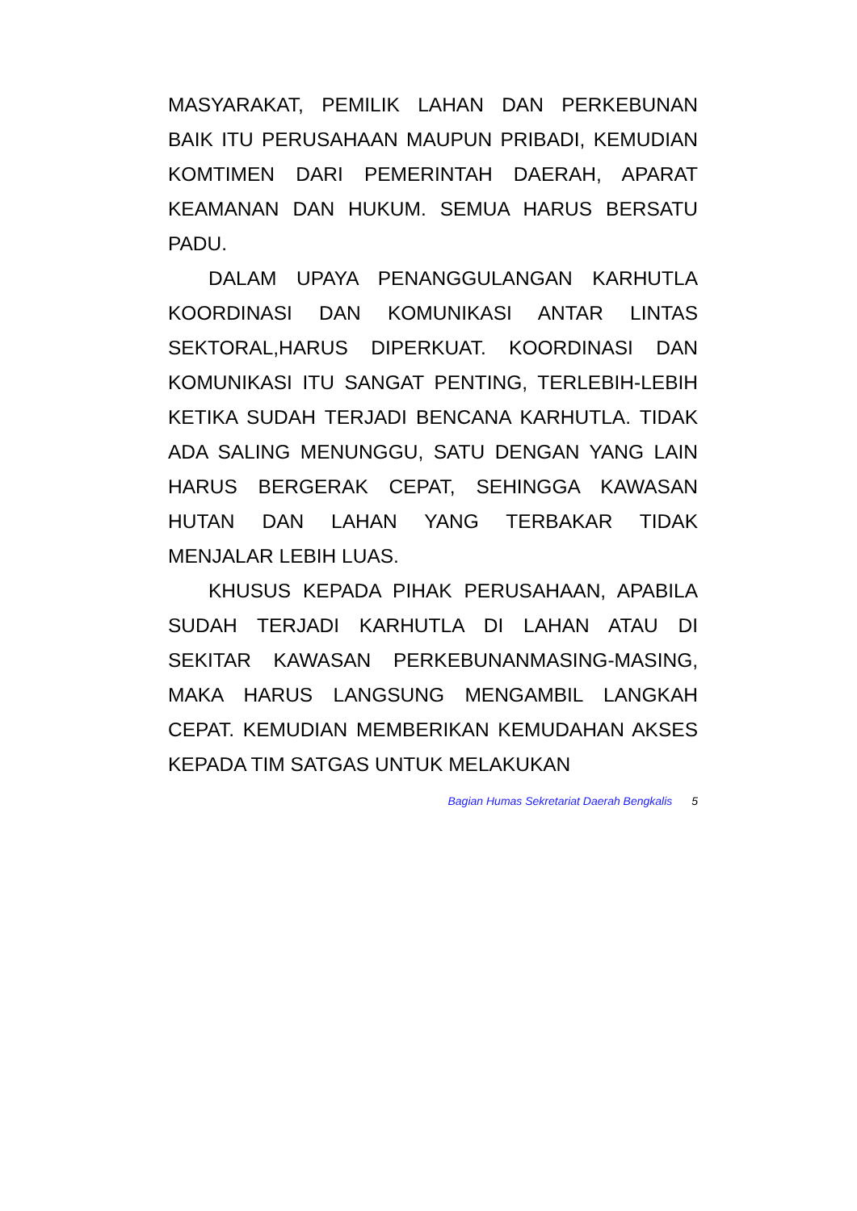MASYARAKAT, PEMILIK LAHAN DAN PERKEBUNAN BAIK ITU PERUSAHAAN MAUPUN PRIBADI, KEMUDIAN KOMTIMEN DARI PEMERINTAH DAERAH, APARAT KEAMANAN DAN HUKUM. SEMUA HARUS BERSATU PADU.
DALAM UPAYA PENANGGULANGAN KARHUTLA KOORDINASI DAN KOMUNIKASI ANTAR LINTAS SEKTORAL,HARUS DIPERKUAT. KOORDINASI DAN KOMUNIKASI ITU SANGAT PENTING, TERLEBIH-LEBIH KETIKA SUDAH TERJADI BENCANA KARHUTLA. TIDAK ADA SALING MENUNGGU, SATU DENGAN YANG LAIN HARUS BERGERAK CEPAT, SEHINGGA KAWASAN HUTAN DAN LAHAN YANG TERBAKAR TIDAK MENJALAR LEBIH LUAS.
KHUSUS KEPADA PIHAK PERUSAHAAN, APABILA SUDAH TERJADI KARHUTLA DI LAHAN ATAU DI SEKITAR KAWASAN PERKEBUNANMASING-MASING, MAKA HARUS LANGSUNG MENGAMBIL LANGKAH CEPAT. KEMUDIAN MEMBERIKAN KEMUDAHAN AKSES KEPADA TIM SATGAS UNTUK MELAKUKAN
Bagian Humas Sekretariat Daerah Bengkalis 5